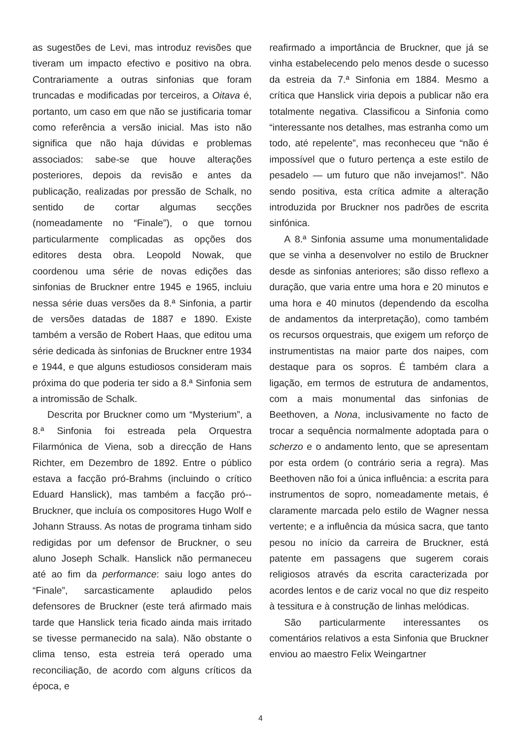as sugestões de Levi, mas introduz revisões que tiveram um impacto efectivo e positivo na obra. Contrariamente a outras sinfonias que foram truncadas e modificadas por terceiros, a Oitava é, portanto, um caso em que não se justificaria tomar como referência a versão inicial. Mas isto não significa que não haja dúvidas e problemas associados: sabe-se que houve alterações posteriores, depois da revisão e antes da publicação, realizadas por pressão de Schalk, no sentido de cortar algumas secções (nomeadamente no “Finale”), o que tornou particularmente complicadas as opções dos editores desta obra. Leopold Nowak, que coordenou uma série de novas edições das sinfonias de Bruckner entre 1945 e 1965, incluiu nessa série duas versões da 8.ª Sinfonia, a partir de versões datadas de 1887 e 1890. Existe também a versão de Robert Haas, que editou uma série dedicada às sinfonias de Bruckner entre 1934 e 1944, e que alguns estudiosos consideram mais próxima do que poderia ter sido a 8.ª Sinfonia sem a intromissão de Schalk.
Descrita por Bruckner como um “Mysterium”, a 8.ª Sinfonia foi estreada pela Orquestra Filarmónica de Viena, sob a direcção de Hans Richter, em Dezembro de 1892. Entre o público estava a facção pró-Brahms (incluindo o crítico Eduard Hanslick), mas também a facção pró--Bruckner, que incluía os compositores Hugo Wolf e Johann Strauss. As notas de programa tinham sido redigidas por um defensor de Bruckner, o seu aluno Joseph Schalk. Hanslick não permaneceu até ao fim da performance: saiu logo antes do “Finale”, sarcasticamente aplaudido pelos defensores de Bruckner (este terá afirmado mais tarde que Hanslick teria ficado ainda mais irritado se tivesse permanecido na sala). Não obstante o clima tenso, esta estreia terá operado uma reconciliação, de acordo com alguns críticos da época, e
reafirmado a importância de Bruckner, que já se vinha estabelecendo pelo menos desde o sucesso da estreia da 7.ª Sinfonia em 1884. Mesmo a crítica que Hanslick viria depois a publicar não era totalmente negativa. Classificou a Sinfonia como “interessante nos detalhes, mas estranha como um todo, até repelente”, mas reconheceu que “não é impossível que o futuro pertença a este estilo de pesadelo — um futuro que não invejamos!”. Não sendo positiva, esta crítica admite a alteração introduzida por Bruckner nos padrões de escrita sinfónica.
A 8.ª Sinfonia assume uma monumentalidade que se vinha a desenvolver no estilo de Bruckner desde as sinfonias anteriores; são disso reflexo a duração, que varia entre uma hora e 20 minutos e uma hora e 40 minutos (dependendo da escolha de andamentos da interpretação), como também os recursos orquestrais, que exigem um reforço de instrumentistas na maior parte dos naipes, com destaque para os sopros. É também clara a ligação, em termos de estrutura de andamentos, com a mais monumental das sinfonias de Beethoven, a Nona, inclusivamente no facto de trocar a sequência normalmente adoptada para o scherzo e o andamento lento, que se apresentam por esta ordem (o contrário seria a regra). Mas Beethoven não foi a única influência: a escrita para instrumentos de sopro, nomeadamente metais, é claramente marcada pelo estilo de Wagner nessa vertente; e a influência da música sacra, que tanto pesou no início da carreira de Bruckner, está patente em passagens que sugerem corais religiosos através da escrita caracterizada por acordes lentos e de cariz vocal no que diz respeito à tessitura e à construção de linhas melódicas.
São particularmente interessantes os comentários relativos a esta Sinfonia que Bruckner enviou ao maestro Felix Weingartner
4